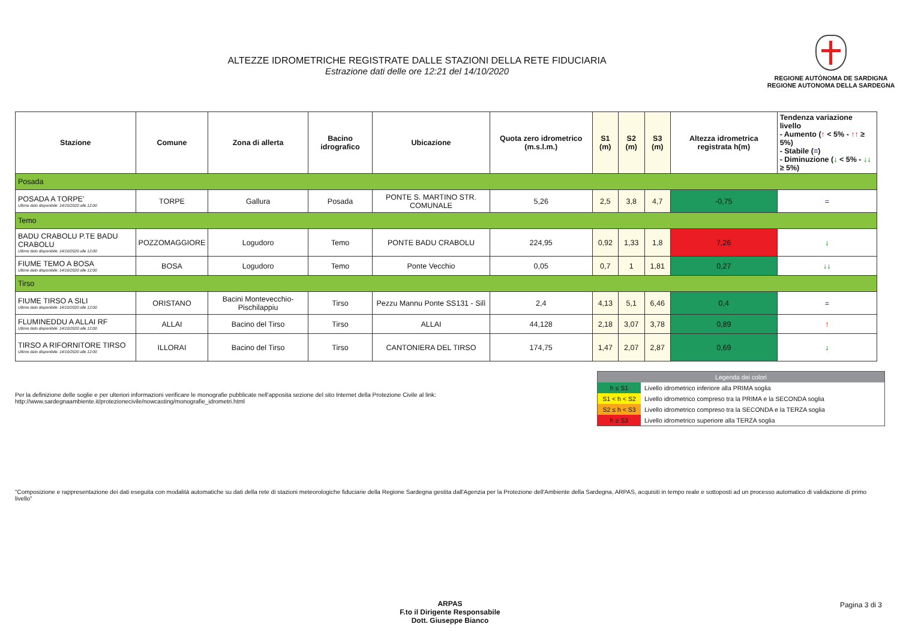ALTEZZE IDROMETRICHE REGISTRATE DALLE STAZIONI DELLA RETE FIDUCIARIA
Estrazione dati delle ore 12:21 del 14/10/2020
REGIONE AUTÒNOMA DE SARDIGNA
REGIONE AUTONOMA DELLA SARDEGNA
| Stazione | Comune | Zona di allerta | Bacino idrografico | Ubicazione | Quota zero idrometrico (m.s.l.m.) | S1 (m) | S2 (m) | S3 (m) | Altezza idrometrica registrata h(m) | Tendenza variazione livello - Aumento ( ↑ < 5% - ↑↑ ≥ 5%) - Stabile ( = ) - Diminuzione ( ↓ < 5% - ↓↓ ≥ 5%) |
| --- | --- | --- | --- | --- | --- | --- | --- | --- | --- | --- |
| Posada | | | | | | | | | | |
| POSADA A TORPE' Ultimo dato disponibile: 14/10/2020 alle 12:00 | TORPE | Gallura | Posada | PONTE S. MARTINO STR. COMUNALE | 5,26 | 2,5 | 3,8 | 4,7 | -0,75 | = |
| Temo | | | | | | | | | | |
| BADU CRABOLU P.TE BADU CRABOLU Ultimo dato disponibile: 14/10/2020 alle 12:00 | POZZOMAGGIORE | Logudoro | Temo | PONTE BADU CRABOLU | 224,95 | 0,92 | 1,33 | 1,8 | 7,26 | ↓ |
| FIUME TEMO A BOSA Ultimo dato disponibile: 14/10/2020 alle 12:00 | BOSA | Logudoro | Temo | Ponte Vecchio | 0,05 | 0,7 | 1 | 1,81 | 0,27 | ↓↓ |
| Tirso | | | | | | | | | | |
| FIUME TIRSO A SILI Ultimo dato disponibile: 14/10/2020 alle 12:00 | ORISTANO | Bacini Montevecchio-Pischilappiu | Tirso | Pezzu Mannu Ponte SS131 - Silì | 2,4 | 4,13 | 5,1 | 6,46 | 0,4 | = |
| FLUMINEDDU A ALLAI RF Ultimo dato disponibile: 14/10/2020 alle 12:00 | ALLAI | Bacino del Tirso | Tirso | ALLAI | 44,128 | 2,18 | 3,07 | 3,78 | 0,89 | ↑ |
| TIRSO A RIFORNITORE TIRSO Ultimo dato disponibile: 14/10/2020 alle 12:00 | ILLORAI | Bacino del Tirso | Tirso | CANTONIERA DEL TIRSO | 174,75 | 1,47 | 2,07 | 2,87 | 0,69 | ↓ |
Per la definizione delle soglie e per ulteriori informazioni verificare le monografie pubblicate nell'apposita sezione del sito Internet della Protezione Civile al link:
http://www.sardegnaambiente.it/protezionecivile/nowcasting/monografie_idrometri.html
| Legenda dei colori | |
| h ≤ S1 | Livello idrometrico inferiore alla PRIMA soglia |
| S1 < h < S2 | Livello idrometrico compreso tra la PRIMA e la SECONDA soglia |
| S2 ≤ h < S3 | Livello idrometrico compreso tra la SECONDA e la TERZA soglia |
| h ≥ S3 | Livello idrometrico superiore alla TERZA soglia |
"Composizione e rappresentazione dei dati eseguita con modalità automatiche su dati della rete di stazioni meteorologiche fiduciarie della Regione Sardegna gestita dall'Agenzia per la Protezione dell'Ambiente della Sardegna, ARPAS, acquisiti in tempo reale e sottoposti ad un processo automatico di validazione di primo livello"
ARPAS
F.to il Dirigente Responsabile
Dott. Giuseppe Bianco
Pagina 3 di 3